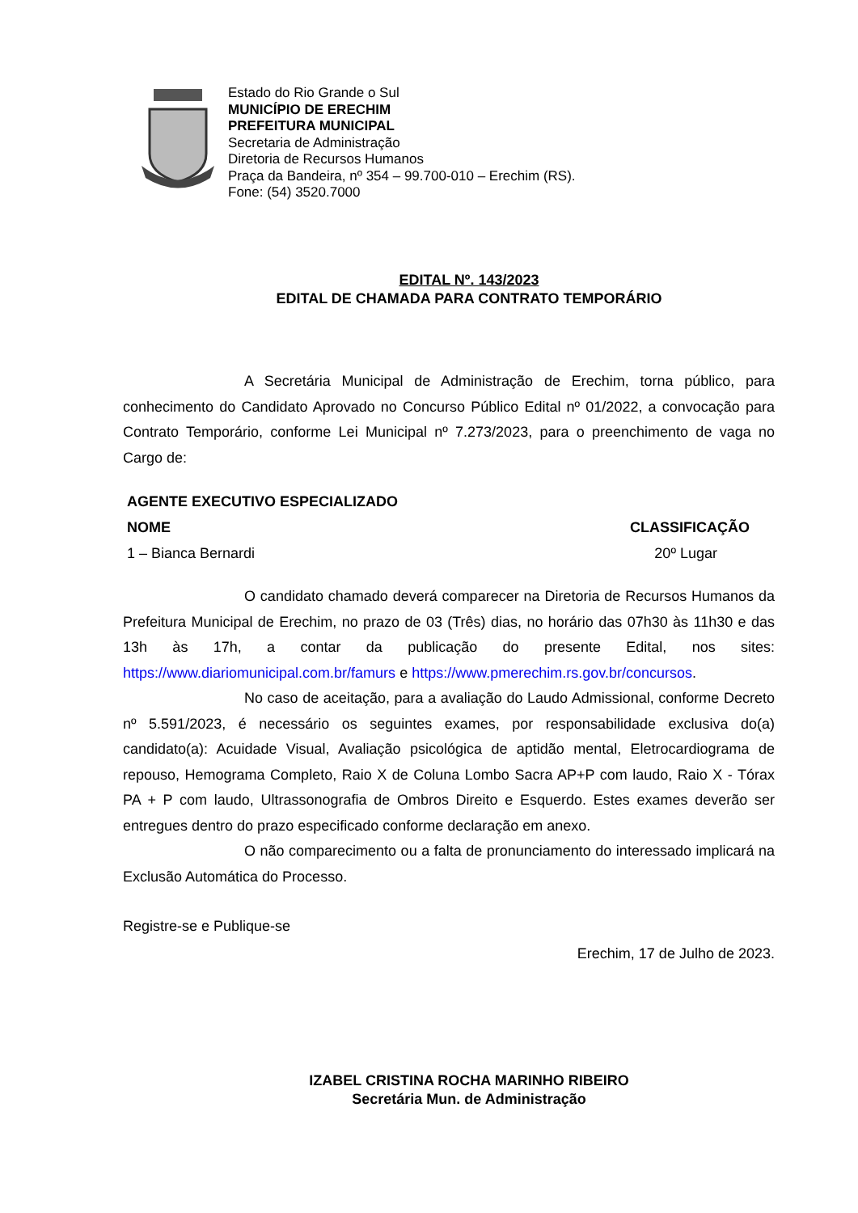Estado do Rio Grande o Sul
MUNICÍPIO DE ERECHIM
PREFEITURA MUNICIPAL
Secretaria de Administração
Diretoria de Recursos Humanos
Praça da Bandeira, nº 354 – 99.700-010 – Erechim (RS).
Fone: (54) 3520.7000
EDITAL Nº. 143/2023
EDITAL DE CHAMADA PARA CONTRATO TEMPORÁRIO
A Secretária Municipal de Administração de Erechim, torna público, para conhecimento do Candidato Aprovado no Concurso Público Edital nº 01/2022, a convocação para Contrato Temporário, conforme Lei Municipal nº 7.273/2023, para o preenchimento de vaga no Cargo de:
| AGENTE EXECUTIVO ESPECIALIZADO | |
| --- | --- |
| NOME | CLASSIFICAÇÃO |
| 1 – Bianca Bernardi | 20º Lugar |
O candidato chamado deverá comparecer na Diretoria de Recursos Humanos da Prefeitura Municipal de Erechim, no prazo de 03 (Três) dias, no horário das 07h30 às 11h30 e das 13h às 17h, a contar da publicação do presente Edital, nos sites: https://www.diariomunicipal.com.br/famurs e https://www.pmerechim.rs.gov.br/concursos.
No caso de aceitação, para a avaliação do Laudo Admissional, conforme Decreto nº 5.591/2023, é necessário os seguintes exames, por responsabilidade exclusiva do(a) candidato(a): Acuidade Visual, Avaliação psicológica de aptidão mental, Eletrocardiograma de repouso, Hemograma Completo, Raio X de Coluna Lombo Sacra AP+P com laudo, Raio X - Tórax PA + P com laudo, Ultrassonografia de Ombros Direito e Esquerdo. Estes exames deverão ser entregues dentro do prazo especificado conforme declaração em anexo.
O não comparecimento ou a falta de pronunciamento do interessado implicará na Exclusão Automática do Processo.
Registre-se e Publique-se
Erechim, 17 de Julho de 2023.
IZABEL CRISTINA ROCHA MARINHO RIBEIRO
Secretária Mun. de Administração